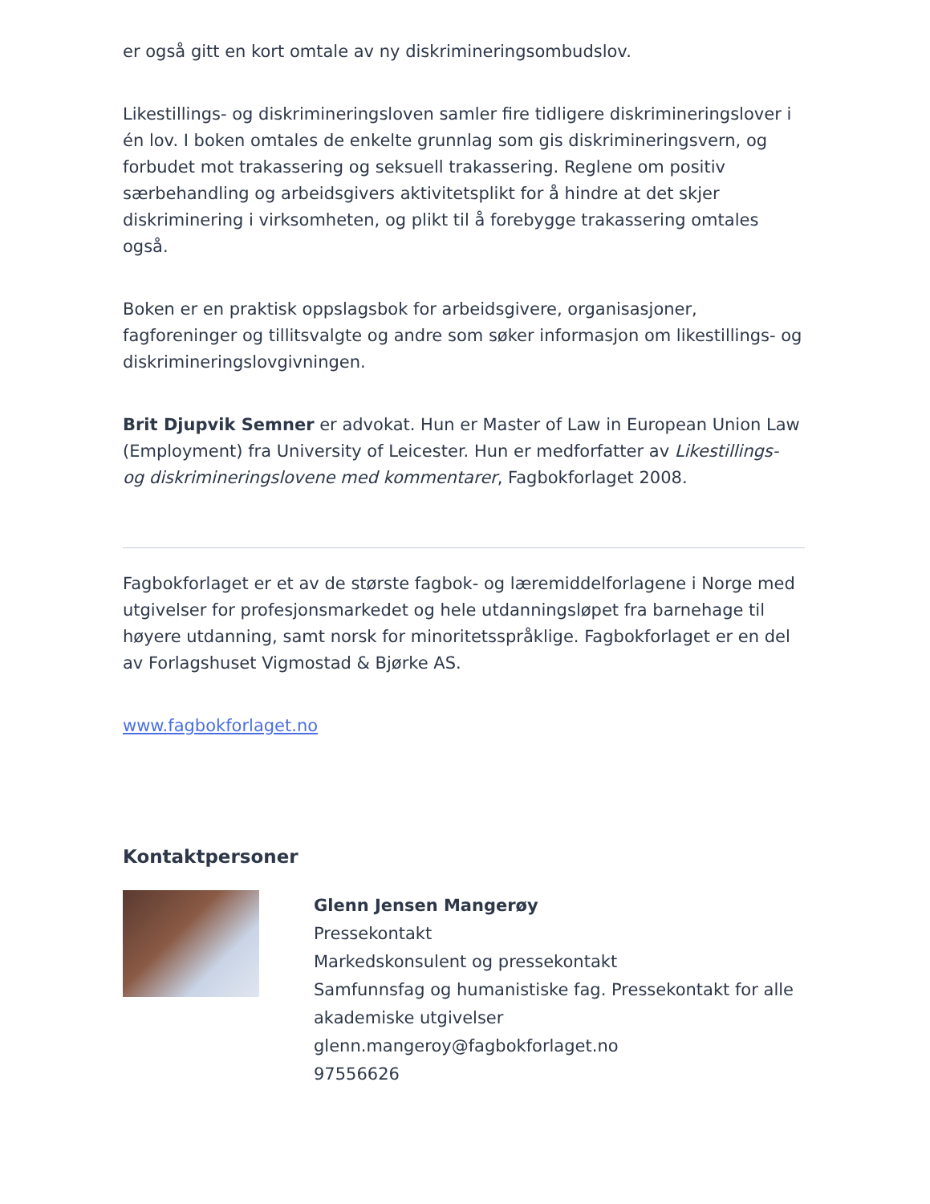er også gitt en kort omtale av ny diskrimineringsombudslov.
Likestillings- og diskrimineringsloven samler fire tidligere diskrimineringslover i én lov. I boken omtales de enkelte grunnlag som gis diskrimineringsvern, og forbudet mot trakassering og seksuell trakassering. Reglene om positiv særbehandling og arbeidsgivers aktivitetsplikt for å hindre at det skjer diskriminering i virksomheten, og plikt til å forebygge trakassering omtales også.
Boken er en praktisk oppslagsbok for arbeidsgivere, organisasjoner, fagforeninger og tillitsvalgte og andre som søker informasjon om likestillings- og diskrimineringslovgivningen.
Brit Djupvik Semner er advokat. Hun er Master of Law in European Union Law (Employment) fra University of Leicester. Hun er medforfatter av Likestillings- og diskrimineringslovene med kommentarer, Fagbokforlaget 2008.
Fagbokforlaget er et av de største fagbok- og læremiddelforlagene i Norge med utgivelser for profesjonsmarkedet og hele utdanningsløpet fra barnehage til høyere utdanning, samt norsk for minoritetsspråklige. Fagbokforlaget er en del av Forlagshuset Vigmostad & Bjørke AS.
www.fagbokforlaget.no
Kontaktpersoner
Glenn Jensen Mangerøy
Pressekontakt
Markedskonsulent og pressekontakt
Samfunnsfag og humanistiske fag. Pressekontakt for alle akademiske utgivelser
glenn.mangeroy@fagbokforlaget.no
97556626